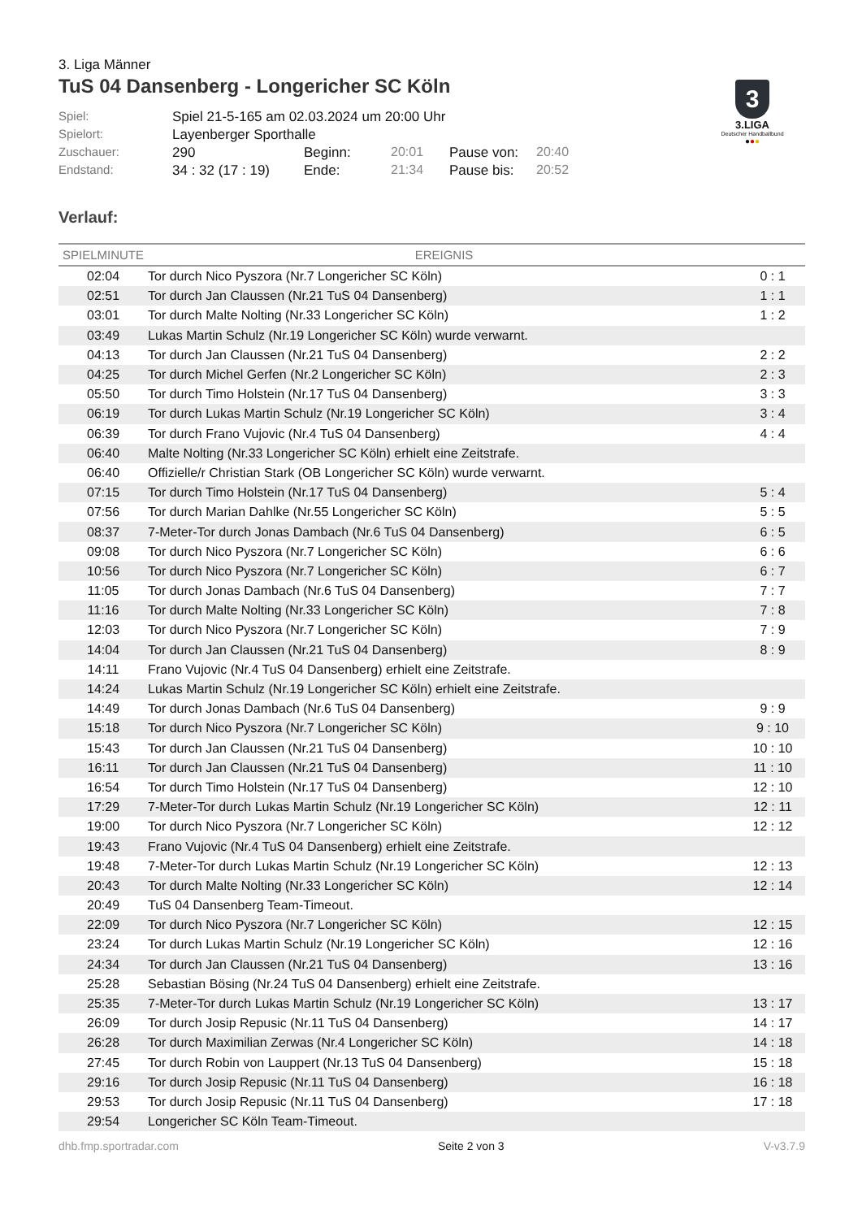3. Liga Männer
TuS 04 Dansenberg - Longericher SC Köln
3
3.LIGA
Deutscher Handballbund
●●●
Spiel:
Spiel 21-5-165 am 02.03.2024 um 20:00 Uhr
Spielort:
Layenberger Sporthalle
Zuschauer:
290
Beginn:
20:01
Pause von:
20:40
Endstand:
34 : 32 (17 : 19)
Ende:
21:34
Pause bis:
20:52
Verlauf:
| SPIELMINUTE | EREIGNIS | |
| --- | --- | --- |
| 02:04 | Tor durch Nico Pyszora (Nr.7 Longericher SC Köln) | 0 : 1 |
| 02:51 | Tor durch Jan Claussen (Nr.21 TuS 04 Dansenberg) | 1 : 1 |
| 03:01 | Tor durch Malte Nolting (Nr.33 Longericher SC Köln) | 1 : 2 |
| 03:49 | Lukas Martin Schulz (Nr.19 Longericher SC Köln) wurde verwarnt. | |
| 04:13 | Tor durch Jan Claussen (Nr.21 TuS 04 Dansenberg) | 2 : 2 |
| 04:25 | Tor durch Michel Gerfen (Nr.2 Longericher SC Köln) | 2 : 3 |
| 05:50 | Tor durch Timo Holstein (Nr.17 TuS 04 Dansenberg) | 3 : 3 |
| 06:19 | Tor durch Lukas Martin Schulz (Nr.19 Longericher SC Köln) | 3 : 4 |
| 06:39 | Tor durch Frano Vujovic (Nr.4 TuS 04 Dansenberg) | 4 : 4 |
| 06:40 | Malte Nolting (Nr.33 Longericher SC Köln) erhielt eine Zeitstrafe. | |
| 06:40 | Offizielle/r Christian Stark (OB Longericher SC Köln) wurde verwarnt. | |
| 07:15 | Tor durch Timo Holstein (Nr.17 TuS 04 Dansenberg) | 5 : 4 |
| 07:56 | Tor durch Marian Dahlke (Nr.55 Longericher SC Köln) | 5 : 5 |
| 08:37 | 7-Meter-Tor durch Jonas Dambach (Nr.6 TuS 04 Dansenberg) | 6 : 5 |
| 09:08 | Tor durch Nico Pyszora (Nr.7 Longericher SC Köln) | 6 : 6 |
| 10:56 | Tor durch Nico Pyszora (Nr.7 Longericher SC Köln) | 6 : 7 |
| 11:05 | Tor durch Jonas Dambach (Nr.6 TuS 04 Dansenberg) | 7 : 7 |
| 11:16 | Tor durch Malte Nolting (Nr.33 Longericher SC Köln) | 7 : 8 |
| 12:03 | Tor durch Nico Pyszora (Nr.7 Longericher SC Köln) | 7 : 9 |
| 14:04 | Tor durch Jan Claussen (Nr.21 TuS 04 Dansenberg) | 8 : 9 |
| 14:11 | Frano Vujovic (Nr.4 TuS 04 Dansenberg) erhielt eine Zeitstrafe. | |
| 14:24 | Lukas Martin Schulz (Nr.19 Longericher SC Köln) erhielt eine Zeitstrafe. | |
| 14:49 | Tor durch Jonas Dambach (Nr.6 TuS 04 Dansenberg) | 9 : 9 |
| 15:18 | Tor durch Nico Pyszora (Nr.7 Longericher SC Köln) | 9 : 10 |
| 15:43 | Tor durch Jan Claussen (Nr.21 TuS 04 Dansenberg) | 10 : 10 |
| 16:11 | Tor durch Jan Claussen (Nr.21 TuS 04 Dansenberg) | 11 : 10 |
| 16:54 | Tor durch Timo Holstein (Nr.17 TuS 04 Dansenberg) | 12 : 10 |
| 17:29 | 7-Meter-Tor durch Lukas Martin Schulz (Nr.19 Longericher SC Köln) | 12 : 11 |
| 19:00 | Tor durch Nico Pyszora (Nr.7 Longericher SC Köln) | 12 : 12 |
| 19:43 | Frano Vujovic (Nr.4 TuS 04 Dansenberg) erhielt eine Zeitstrafe. | |
| 19:48 | 7-Meter-Tor durch Lukas Martin Schulz (Nr.19 Longericher SC Köln) | 12 : 13 |
| 20:43 | Tor durch Malte Nolting (Nr.33 Longericher SC Köln) | 12 : 14 |
| 20:49 | TuS 04 Dansenberg Team-Timeout. | |
| 22:09 | Tor durch Nico Pyszora (Nr.7 Longericher SC Köln) | 12 : 15 |
| 23:24 | Tor durch Lukas Martin Schulz (Nr.19 Longericher SC Köln) | 12 : 16 |
| 24:34 | Tor durch Jan Claussen (Nr.21 TuS 04 Dansenberg) | 13 : 16 |
| 25:28 | Sebastian Bösing (Nr.24 TuS 04 Dansenberg) erhielt eine Zeitstrafe. | |
| 25:35 | 7-Meter-Tor durch Lukas Martin Schulz (Nr.19 Longericher SC Köln) | 13 : 17 |
| 26:09 | Tor durch Josip Repusic (Nr.11 TuS 04 Dansenberg) | 14 : 17 |
| 26:28 | Tor durch Maximilian Zerwas (Nr.4 Longericher SC Köln) | 14 : 18 |
| 27:45 | Tor durch Robin von Lauppert (Nr.13 TuS 04 Dansenberg) | 15 : 18 |
| 29:16 | Tor durch Josip Repusic (Nr.11 TuS 04 Dansenberg) | 16 : 18 |
| 29:53 | Tor durch Josip Repusic (Nr.11 TuS 04 Dansenberg) | 17 : 18 |
| 29:54 | Longericher SC Köln Team-Timeout. | |
dhb.fmp.sportradar.com Seite 2 von 3 V-v3.7.9